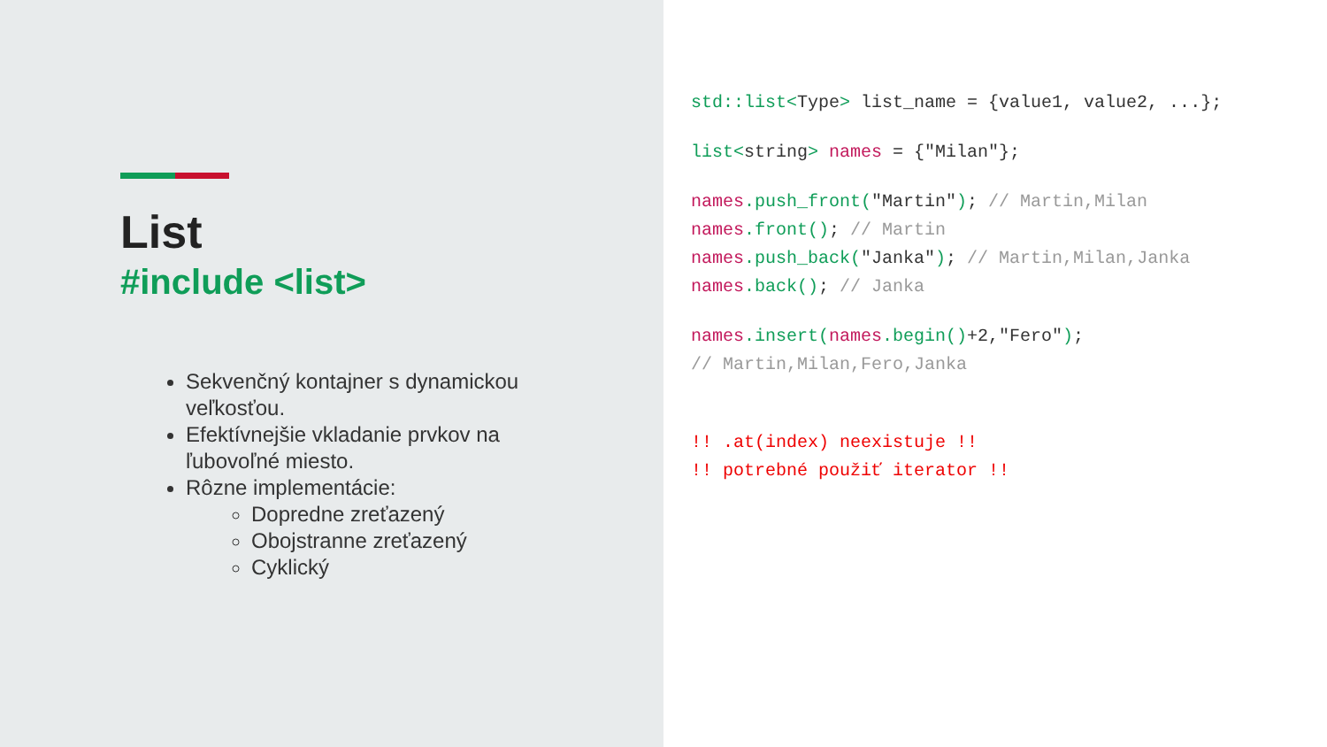List
#include <list>
Sekvenčný kontajner s dynamickou veľkosťou.
Efektívnejšie vkladanie prvkov na ľubovoľné miesto.
Rôzne implementácie:
Dopredne zreťazený
Obojstranne zreťazený
Cyklický
std::list<Type> list_name = {value1, value2, ...};
list<string> names = {"Milan"};
names.push_front("Martin"); // Martin,Milan
names.front(); // Martin
names.push_back("Janka"); // Martin,Milan,Janka
names.back(); // Janka
names.insert(names.begin()+2,"Fero");
// Martin,Milan,Fero,Janka
!! .at(index) neexistuje !!
!! potrebné použiť iterator !!